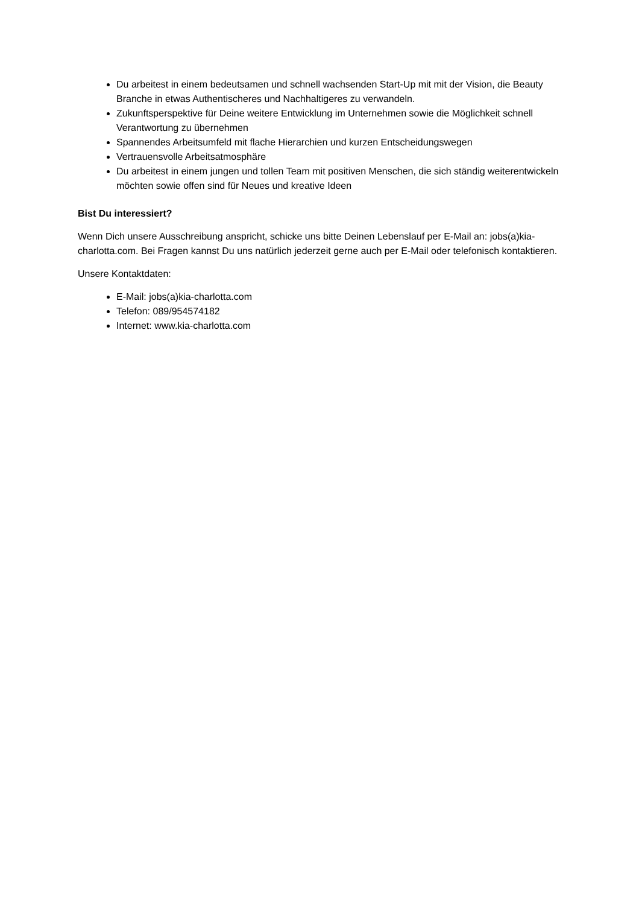Du arbeitest in einem bedeutsamen und schnell wachsenden Start-Up mit mit der Vision, die Beauty Branche in etwas Authentischeres und Nachhaltigeres zu verwandeln.
Zukunftsperspektive für Deine weitere Entwicklung im Unternehmen sowie die Möglichkeit schnell Verantwortung zu übernehmen
Spannendes Arbeitsumfeld mit flache Hierarchien und kurzen Entscheidungswegen
Vertrauensvolle Arbeitsatmosphäre
Du arbeitest in einem jungen und tollen Team mit positiven Menschen, die sich ständig weiterentwickeln möchten sowie offen sind für Neues und kreative Ideen
Bist Du interessiert?
Wenn Dich unsere Ausschreibung anspricht, schicke uns bitte Deinen Lebenslauf per E-Mail an: jobs(a)kia-charlotta.com. Bei Fragen kannst Du uns natürlich jederzeit gerne auch per E-Mail oder telefonisch kontaktieren.
Unsere Kontaktdaten:
E-Mail: jobs(a)kia-charlotta.com
Telefon: 089/954574182
Internet: www.kia-charlotta.com